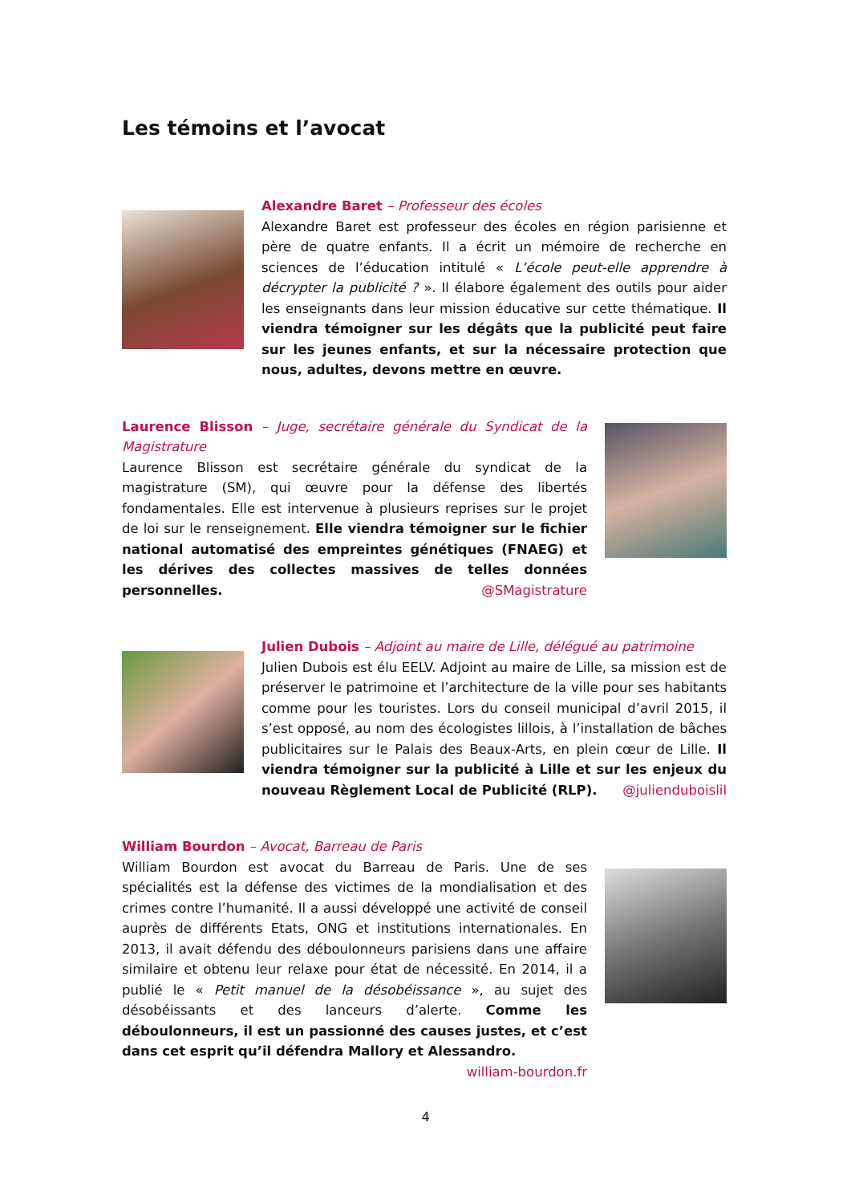Les témoins et l’avocat
Alexandre Baret – Professeur des écoles
Alexandre Baret est professeur des écoles en région parisienne et père de quatre enfants. Il a écrit un mémoire de recherche en sciences de l’éducation intitulé « L’école peut-elle apprendre à décrypter la publicité ? ». Il élabore également des outils pour aider les enseignants dans leur mission éducative sur cette thématique. Il viendra témoigner sur les dégâts que la publicité peut faire sur les jeunes enfants, et sur la nécessaire protection que nous, adultes, devons mettre en œuvre.
Laurence Blisson – Juge, secrétaire générale du Syndicat de la Magistrature
Laurence Blisson est secrétaire générale du syndicat de la magistrature (SM), qui œuvre pour la défense des libertés fondamentales. Elle est intervenue à plusieurs reprises sur le projet de loi sur le renseignement. Elle viendra témoigner sur le fichier national automatisé des empreintes génétiques (FNAEG) et les dérives des collectes massives de telles données personnelles. @SMagistrature
Julien Dubois – Adjoint au maire de Lille, délégué au patrimoine
Julien Dubois est élu EELV. Adjoint au maire de Lille, sa mission est de préserver le patrimoine et l’architecture de la ville pour ses habitants comme pour les touristes. Lors du conseil municipal d’avril 2015, il s’est opposé, au nom des écologistes lillois, à l’installation de bâches publicitaires sur le Palais des Beaux-Arts, en plein cœur de Lille. Il viendra témoigner sur la publicité à Lille et sur les enjeux du nouveau Règlement Local de Publicité (RLP). @julienduboislil
William Bourdon – Avocat, Barreau de Paris
William Bourdon est avocat du Barreau de Paris. Une de ses spécialités est la défense des victimes de la mondialisation et des crimes contre l’humanité. Il a aussi développé une activité de conseil auprès de différents Etats, ONG et institutions internationales. En 2013, il avait défendu des déboulonneurs parisiens dans une affaire similaire et obtenu leur relaxe pour état de nécessité. En 2014, il a publié le « Petit manuel de la désobéissance », au sujet des désobéissants et des lanceurs d’alerte. Comme les déboulonneurs, il est un passionné des causes justes, et c’est dans cet esprit qu’il défendra Mallory et Alessandro. william-bourdon.fr
4